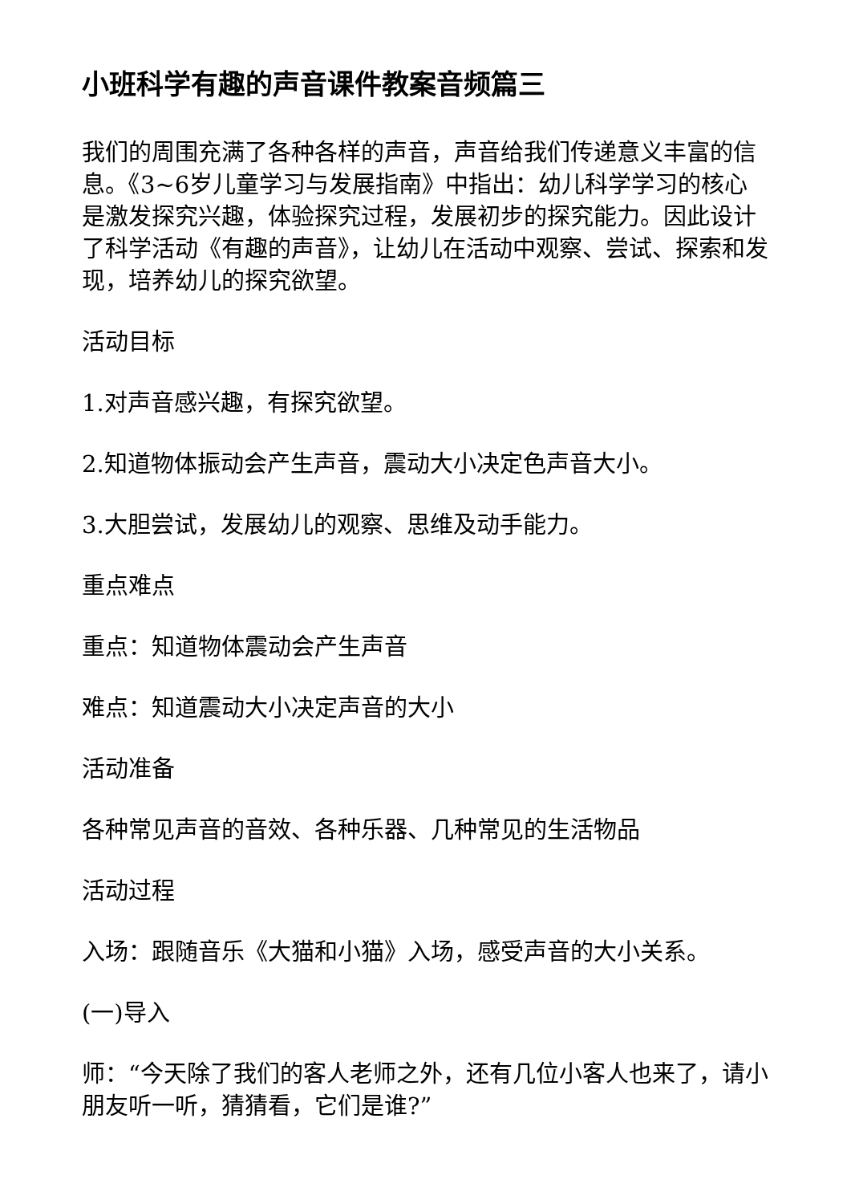小班科学有趣的声音课件教案音频篇三
我们的周围充满了各种各样的声音，声音给我们传递意义丰富的信息。《3~6岁儿童学习与发展指南》中指出：幼儿科学学习的核心是激发探究兴趣，体验探究过程，发展初步的探究能力。因此设计了科学活动《有趣的声音》，让幼儿在活动中观察、尝试、探索和发现，培养幼儿的探究欲望。
活动目标
1.对声音感兴趣，有探究欲望。
2.知道物体振动会产生声音，震动大小决定色声音大小。
3.大胆尝试，发展幼儿的观察、思维及动手能力。
重点难点
重点：知道物体震动会产生声音
难点：知道震动大小决定声音的大小
活动准备
各种常见声音的音效、各种乐器、几种常见的生活物品
活动过程
入场：跟随音乐《大猫和小猫》入场，感受声音的大小关系。
(一)导入
师：“今天除了我们的客人老师之外，还有几位小客人也来了，请小朋友听一听，猜猜看，它们是谁?”